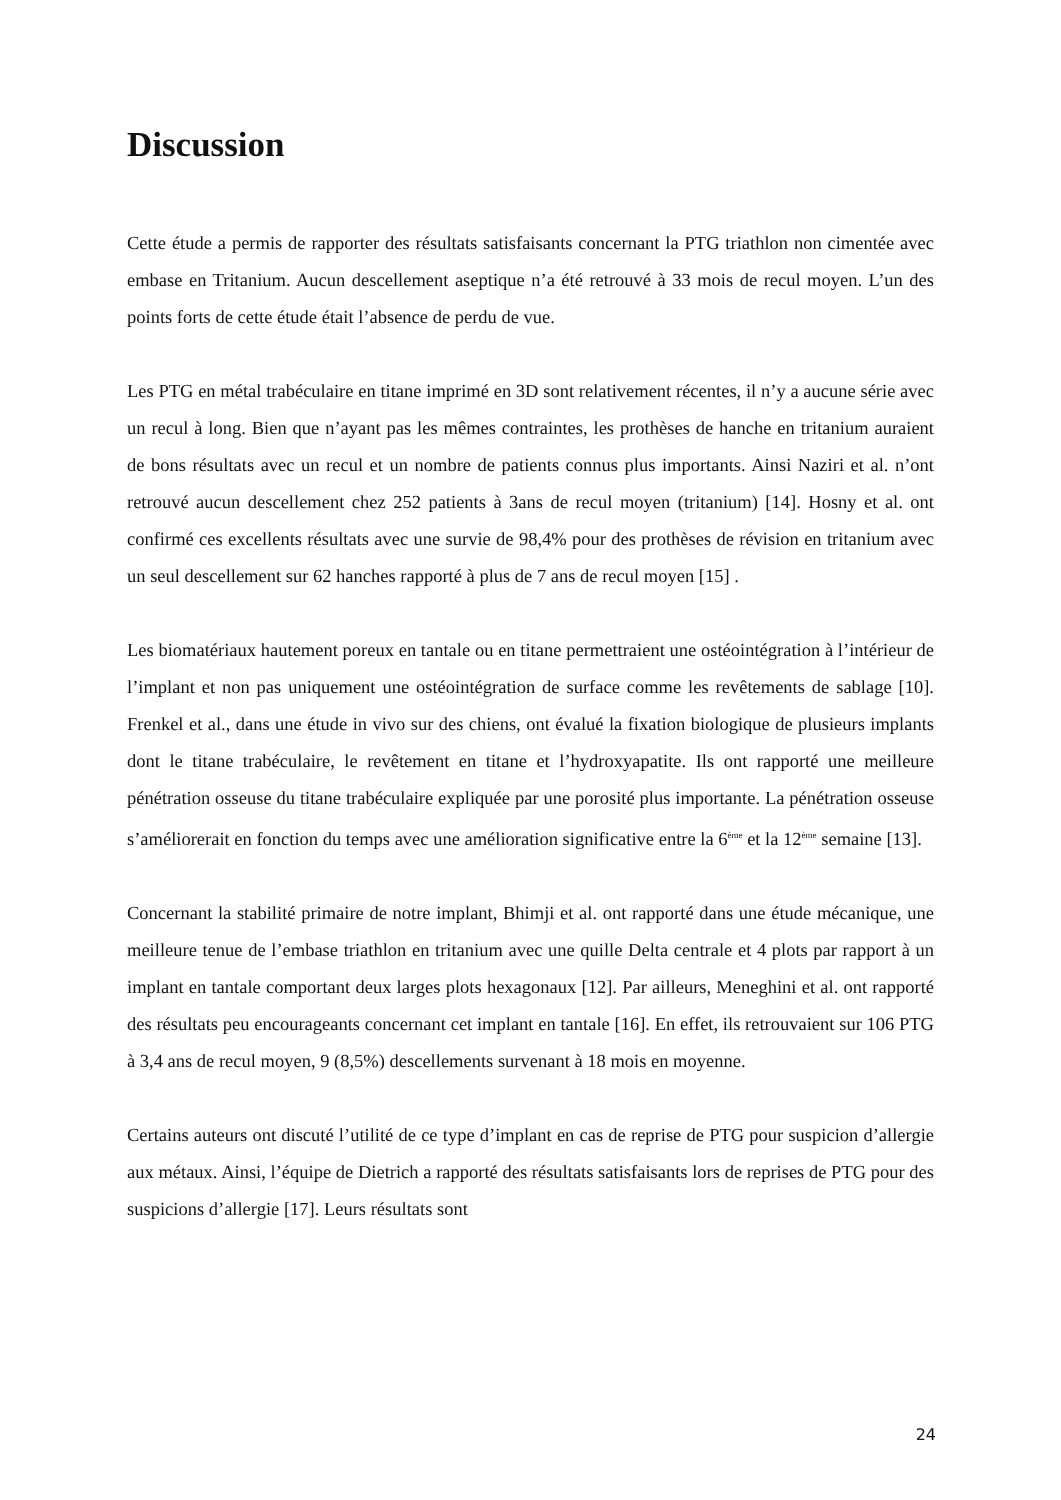Discussion
Cette étude a permis de rapporter des résultats satisfaisants concernant la PTG triathlon non cimentée avec embase en Tritanium. Aucun descellement aseptique n’a été retrouvé à 33 mois de recul moyen. L’un des points forts de cette étude était l’absence de perdu de vue.
Les PTG en métal trabéculaire en titane imprimé en 3D sont relativement récentes, il n’y a aucune série avec un recul à long. Bien que n’ayant pas les mêmes contraintes, les prothèses de hanche en tritanium auraient de bons résultats avec un recul et un nombre de patients connus plus importants. Ainsi Naziri et al. n’ont retrouvé aucun descellement chez 252 patients à 3ans de recul moyen (tritanium) [14]. Hosny et al. ont confirmé ces excellents résultats avec une survie de 98,4% pour des prothèses de révision en tritanium avec un seul descellement sur 62 hanches rapporté à plus de 7 ans de recul moyen [15] .
Les biomatériaux hautement poreux en tantale ou en titane permettraient une ostéointégration à l’intérieur de l’implant et non pas uniquement une ostéointégration de surface comme les revêtements de sablage [10]. Frenkel et al., dans une étude in vivo sur des chiens, ont évalué la fixation biologique de plusieurs implants dont le titane trabéculaire, le revêtement en titane et l’hydroxyapatite. Ils ont rapporté une meilleure pénétration osseuse du titane trabéculaire expliquée par une porosité plus importante. La pénétration osseuse s’améliorerait en fonction du temps avec une amélioration significative entre la 6<sup>ème</sup> et la 12<sup>ème</sup> semaine [13].
Concernant la stabilité primaire de notre implant, Bhimji et al. ont rapporté dans une étude mécanique, une meilleure tenue de l’embase triathlon en tritanium avec une quille Delta centrale et 4 plots par rapport à un implant en tantale comportant deux larges plots hexagonaux [12]. Par ailleurs, Meneghini et al. ont rapporté des résultats peu encourageants concernant cet implant en tantale [16]. En effet, ils retrouvaient sur 106 PTG à 3,4 ans de recul moyen, 9 (8,5%) descellements survenant à 18 mois en moyenne.
Certains auteurs ont discuté l’utilité de ce type d’implant en cas de reprise de PTG pour suspicion d’allergie aux métaux. Ainsi, l’équipe de Dietrich a rapporté des résultats satisfaisants lors de reprises de PTG pour des suspicions d’allergie [17]. Leurs résultats sont
24